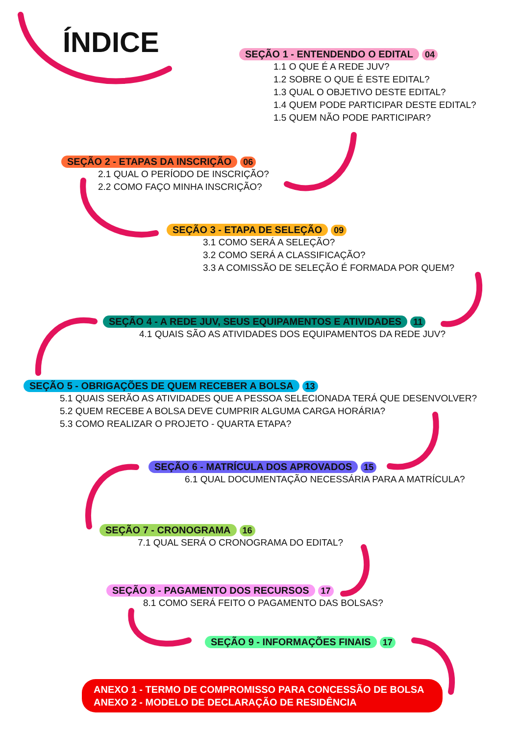ÍNDICE
SEÇÃO 1 - ENTENDENDO O EDITAL 04
1.1 O QUE É A REDE JUV?
1.2 SOBRE O QUE É ESTE EDITAL?
1.3 QUAL O OBJETIVO DESTE EDITAL?
1.4 QUEM PODE PARTICIPAR DESTE EDITAL?
1.5 QUEM NÃO PODE PARTICIPAR?
SEÇÃO 2 - ETAPAS DA INSCRIÇÃO 06
2.1 QUAL O PERÍODO DE INSCRIÇÃO?
2.2 COMO FAÇO MINHA INSCRIÇÃO?
SEÇÃO 3 - ETAPA DE SELEÇÃO 09
3.1 COMO SERÁ A SELEÇÃO?
3.2 COMO SERÁ A CLASSIFICAÇÃO?
3.3 A COMISSÃO DE SELEÇÃO É FORMADA POR QUEM?
SEÇÃO 4 - A REDE JUV, SEUS EQUIPAMENTOS E ATIVIDADES 11
4.1 QUAIS SÃO AS ATIVIDADES DOS EQUIPAMENTOS DA REDE JUV?
SEÇÃO 5 - OBRIGAÇÕES DE QUEM RECEBER A BOLSA 13
5.1 QUAIS SERÃO AS ATIVIDADES QUE A PESSOA SELECIONADA TERÁ QUE DESENVOLVER?
5.2 QUEM RECEBE A BOLSA DEVE CUMPRIR ALGUMA CARGA HORÁRIA?
5.3 COMO REALIZAR O PROJETO - QUARTA ETAPA?
SEÇÃO 6 - MATRÍCULA DOS APROVADOS 15
6.1 QUAL DOCUMENTAÇÃO NECESSÁRIA PARA A MATRÍCULA?
SEÇÃO 7 - CRONOGRAMA 16
7.1 QUAL SERÁ O CRONOGRAMA DO EDITAL?
SEÇÃO 8 - PAGAMENTO DOS RECURSOS 17
8.1 COMO SERÁ FEITO O PAGAMENTO DAS BOLSAS?
SEÇÃO 9 - INFORMAÇÕES FINAIS 17
ANEXO 1 - TERMO DE COMPROMISSO PARA CONCESSÃO DE BOLSA
ANEXO 2 - MODELO DE DECLARAÇÃO DE RESIDÊNCIA